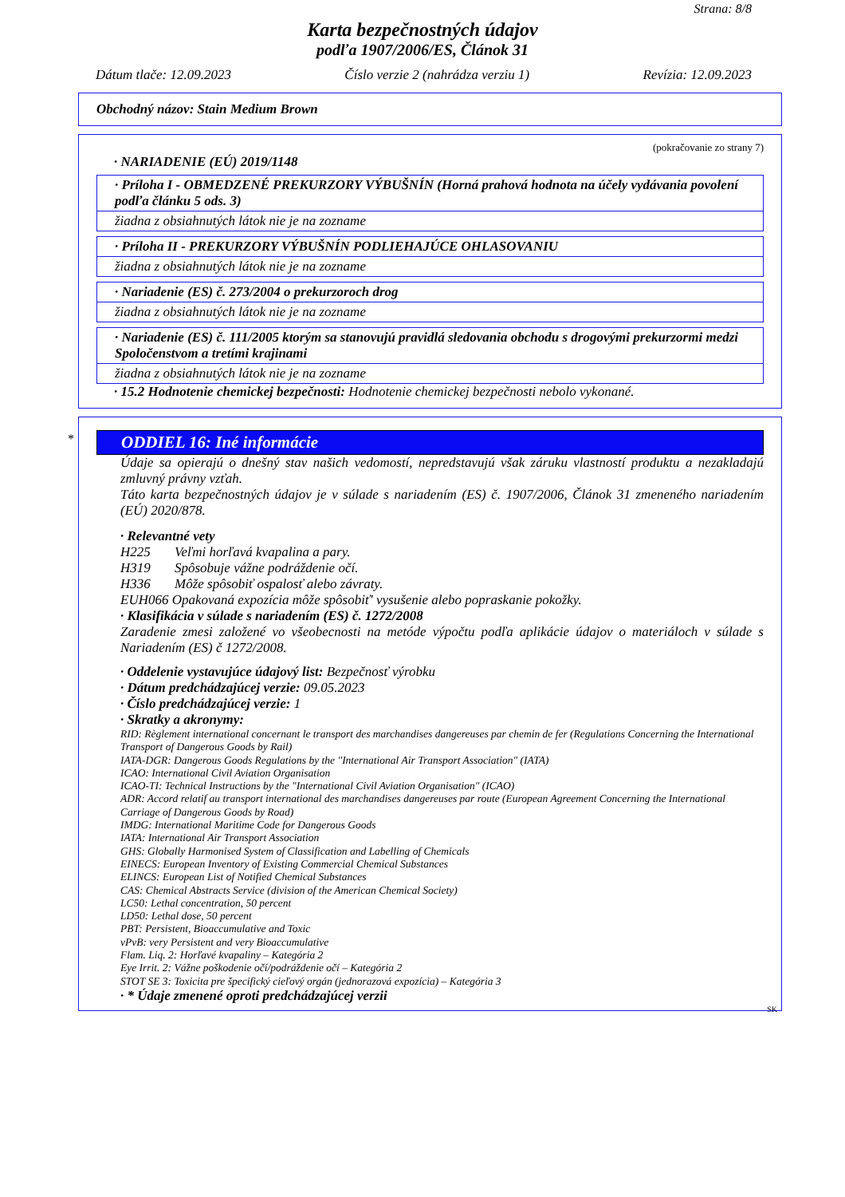Strana: 8/8
Karta bezpečnostných údajov
podľa 1907/2006/ES, Článok 31
Dátum tlače: 12.09.2023 Číslo verzie 2 (nahrádza verziu 1) Revízia: 12.09.2023
Obchodný názov: Stain Medium Brown
(pokračovanie zo strany 7)
· NARIADENIE (EÚ) 2019/1148
· Príloha I - OBMEDZENÉ PREKURZORY VÝBUŠNÍN (Horná prahová hodnota na účely vydávania povolení podľa článku 5 ods. 3)
žiadna z obsiahnutých látok nie je na zozname
· Príloha II - PREKURZORY VÝBUŠNÍN PODLIEHAJÚCE OHLASOVANIU
žiadna z obsiahnutých látok nie je na zozname
· Nariadenie (ES) č. 273/2004 o prekurzoroch drog
žiadna z obsiahnutých látok nie je na zozname
· Nariadenie (ES) č. 111/2005 ktorým sa stanovujú pravidlá sledovania obchodu s drogovými prekurzormi medzi Spoločenstvom a tretími krajinami
žiadna z obsiahnutých látok nie je na zozname
· 15.2 Hodnotenie chemickej bezpečnosti: Hodnotenie chemickej bezpečnosti nebolo vykonané.
*
ODDIEL 16: Iné informácie
Údaje sa opierajú o dnešný stav našich vedomostí, nepredstavujú však záruku vlastností produktu a nezakladajú zmluvný právny vzťah.
Táto karta bezpečnostných údajov je v súlade s nariadením (ES) č. 1907/2006, Článok 31 zmeneného nariadením (EÚ) 2020/878.
· Relevantné vety
H225 Veľmi horľavá kvapalina a pary.
H319 Spôsobuje vážne podráždenie očí.
H336 Môže spôsobiť ospalosť alebo závraty.
EUH066 Opakovaná expozícia môže spôsobiť' vysušenie alebo popraskanie pokožky.
· Klasifikácia v súlade s nariadením (ES) č. 1272/2008
Zaradenie zmesi založené vo všeobecnosti na metóde výpočtu podľa aplikácie údajov o materiáloch v súlade s Nariadením (ES) č 1272/2008.
· Oddelenie vystavujúce údajový list: Bezpečnosť výrobku
· Dátum predchádzajúcej verzie: 09.05.2023
· Číslo predchádzajúcej verzie: 1
· Skratky a akronymy:
RID: Règlement international concernant le transport des marchandises dangereuses par chemin de fer (Regulations Concerning the International Transport of Dangerous Goods by Rail)
IATA-DGR: Dangerous Goods Regulations by the "International Air Transport Association" (IATA)
ICAO: International Civil Aviation Organisation
ICAO-TI: Technical Instructions by the "International Civil Aviation Organisation" (ICAO)
ADR: Accord relatif au transport international des marchandises dangereuses par route (European Agreement Concerning the International Carriage of Dangerous Goods by Road)
IMDG: International Maritime Code for Dangerous Goods
IATA: International Air Transport Association
GHS: Globally Harmonised System of Classification and Labelling of Chemicals
EINECS: European Inventory of Existing Commercial Chemical Substances
ELINCS: European List of Notified Chemical Substances
CAS: Chemical Abstracts Service (division of the American Chemical Society)
LC50: Lethal concentration, 50 percent
LD50: Lethal dose, 50 percent
PBT: Persistent, Bioaccumulative and Toxic
vPvB: very Persistent and very Bioaccumulative
Flam. Liq. 2: Horľavé kvapaliny – Kategória 2
Eye Irrit. 2: Vážne poškodenie očí/podráždenie očí – Kategória 2
STOT SE 3: Toxicita pre špecifický cieľový orgán (jednorazová expozícia) – Kategória 3
· * Údaje zmenené oproti predchádzajúcej verzii
SK